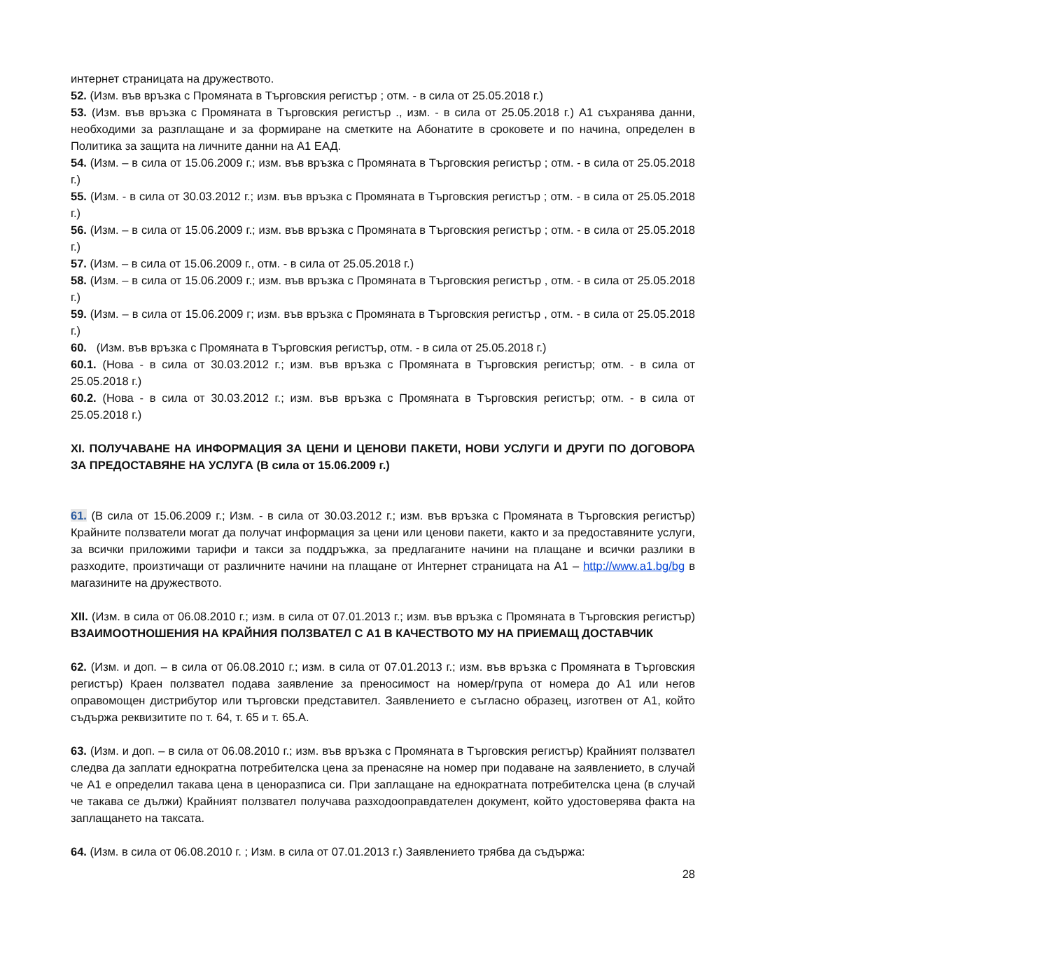интернет страницата на дружеството.
52. (Изм. във връзка с Промяната в Търговския регистър ; отм. - в сила от 25.05.2018 г.)
53. (Изм. във връзка с Промяната в Търговския регистър ., изм. - в сила от 25.05.2018 г.) А1 съхранява данни, необходими за разплащане и за формиране на сметките на Абонатите в сроковете и по начина, определен в Политика за защита на личните данни на А1 ЕАД.
54. (Изм. – в сила от 15.06.2009 г.; изм. във връзка с Промяната в Търговския регистър ; отм. - в сила от 25.05.2018 г.)
55. (Изм. - в сила от 30.03.2012 г.; изм. във връзка с Промяната в Търговския регистър ; отм. - в сила от 25.05.2018 г.)
56. (Изм. – в сила от 15.06.2009 г.; изм. във връзка с Промяната в Търговския регистър ; отм. - в сила от 25.05.2018 г.)
57. (Изм. – в сила от 15.06.2009 г., отм. - в сила от 25.05.2018 г.)
58. (Изм. – в сила от 15.06.2009 г.; изм. във връзка с Промяната в Търговския регистър , отм. - в сила от 25.05.2018 г.)
59. (Изм. – в сила от 15.06.2009 г; изм. във връзка с Промяната в Търговския регистър , отм. - в сила от 25.05.2018 г.)
60. (Изм. във връзка с Промяната в Търговския регистър, отм. - в сила от 25.05.2018 г.)
60.1. (Нова - в сила от 30.03.2012 г.; изм. във връзка с Промяната в Търговския регистър; отм. - в сила от 25.05.2018 г.)
60.2. (Нова - в сила от 30.03.2012 г.; изм. във връзка с Промяната в Търговския регистър; отм. - в сила от 25.05.2018 г.)
XI. ПОЛУЧАВАНЕ НА ИНФОРМАЦИЯ ЗА ЦЕНИ И ЦЕНОВИ ПАКЕТИ, НОВИ УСЛУГИ И ДРУГИ ПО ДОГОВОРА ЗА ПРЕДОСТАВЯНЕ НА УСЛУГА (В сила от 15.06.2009 г.)
61. (В сила от 15.06.2009 г.; Изм. - в сила от 30.03.2012 г.; изм. във връзка с Промяната в Търговския регистър) Крайните ползватели могат да получат информация за цени или ценови пакети, както и за предоставяните услуги, за всички приложими тарифи и такси за поддръжка, за предлаганите начини на плащане и всички разлики в разходите, произтичащи от различните начини на плащане от Интернет страницата на А1 – http://www.a1.bg/bg в магазините на дружеството.
XII. (Изм. в сила от 06.08.2010 г.; изм. в сила от 07.01.2013 г.; изм. във връзка с Промяната в Търговския регистър) ВЗАИМООТНОШЕНИЯ НА КРАЙНИЯ ПОЛЗВАТЕЛ С А1 В КАЧЕСТВОТО МУ НА ПРИЕМАЩ ДОСТАВЧИК
62. (Изм. и доп. – в сила от 06.08.2010 г.; изм. в сила от 07.01.2013 г.; изм. във връзка с Промяната в Търговския регистър) Краен ползвател подава заявление за преносимост на номер/група от номера до А1 или негов оправомощен дистрибутор или търговски представител. Заявлението е съгласно образец, изготвен от А1, който съдържа реквизитите по т. 64, т. 65 и т. 65.А.
63. (Изм. и доп. – в сила от 06.08.2010 г.; изм. във връзка с Промяната в Търговския регистър) Крайният ползвател следва да заплати еднократна потребителска цена за пренасяне на номер при подаване на заявлението, в случай че А1 е определил такава цена в ценоразписа си. При заплащане на еднократната потребителска цена (в случай че такава се дължи) Крайният ползвател получава разходооправдателен документ, който удостоверява факта на заплащането на таксата.
64. (Изм. в сила от 06.08.2010 г. ; Изм. в сила от 07.01.2013 г.) Заявлението трябва да съдържа:
28